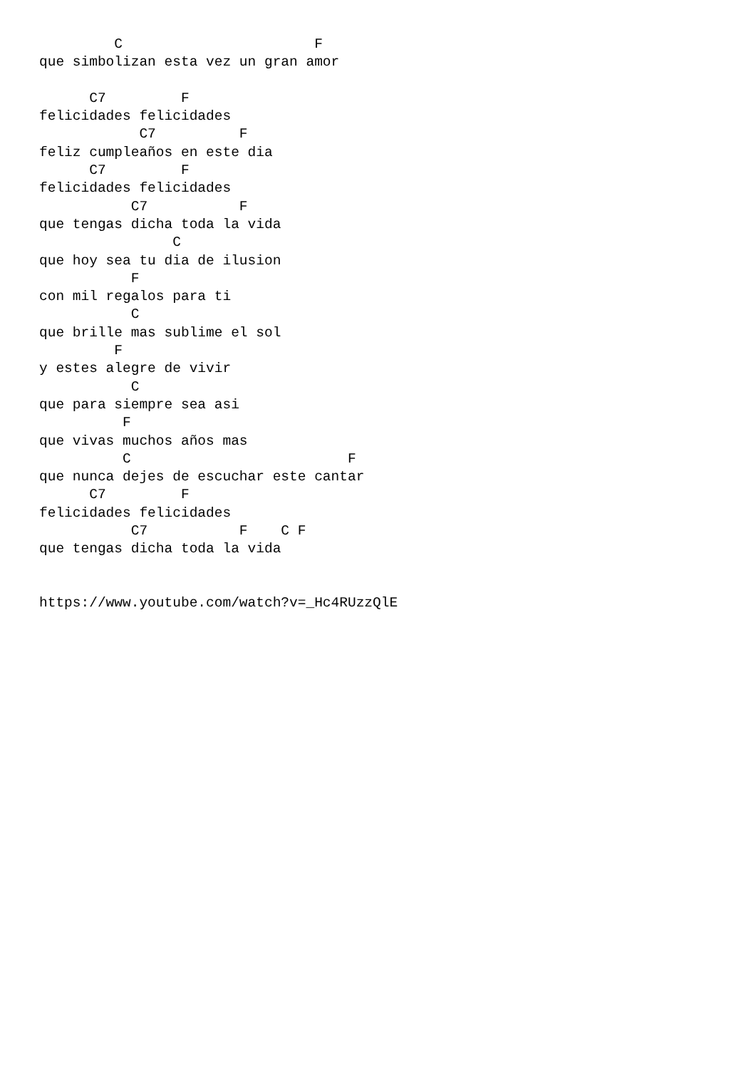C                       F
que simbolizan esta vez un gran amor

      C7         F
felicidades felicidades
            C7          F
feliz cumpleaños en este dia
      C7         F
felicidades felicidades
           C7           F
que tengas dicha toda la vida
                C
que hoy sea tu dia de ilusion
           F
con mil regalos para ti
           C
que brille mas sublime el sol
         F
y estes alegre de vivir
           C
que para siempre sea asi
          F
que vivas muchos años mas
          C                          F
que nunca dejes de escuchar este cantar
      C7         F
felicidades felicidades
           C7           F    C F
que tengas dicha toda la vida


https://www.youtube.com/watch?v=_Hc4RUzzQlE